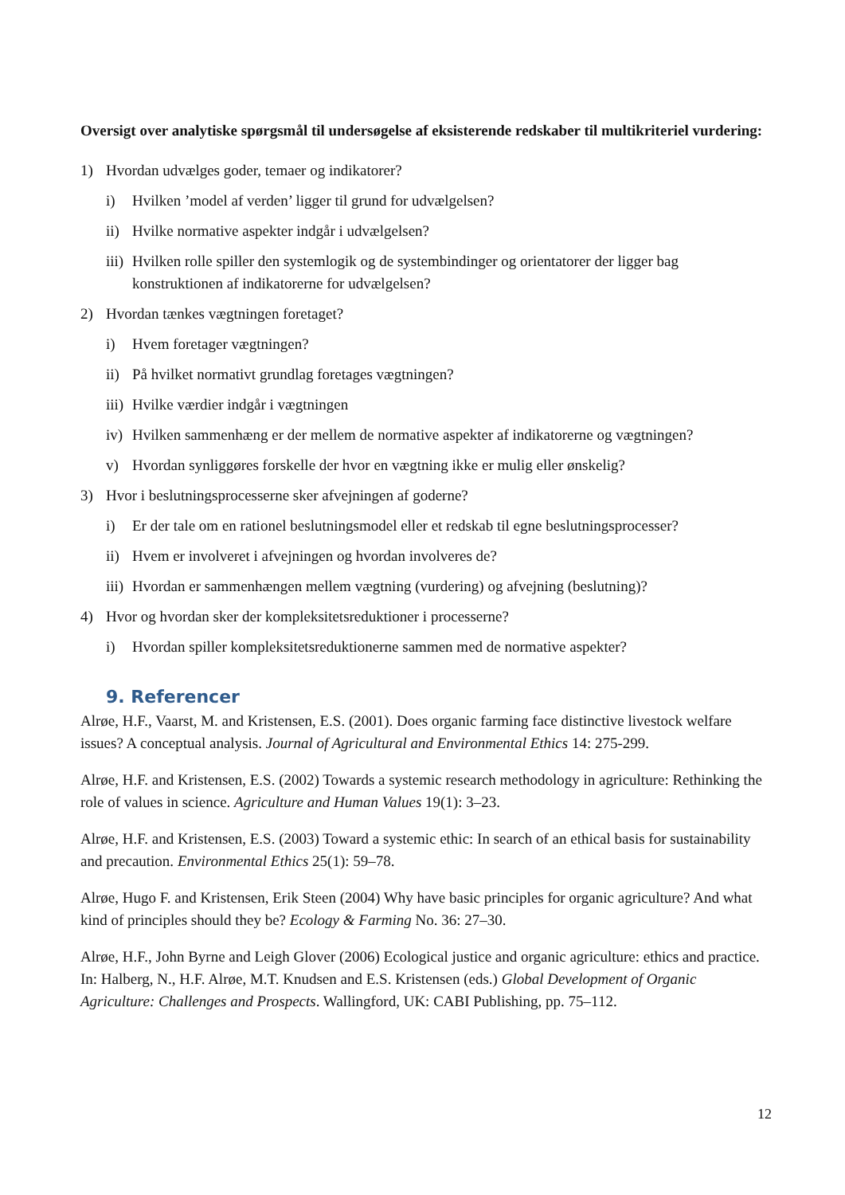Oversigt over analytiske spørgsmål til undersøgelse af eksisterende redskaber til multikriteriel vurdering:
1) Hvordan udvælges goder, temaer og indikatorer?
i) Hvilken ’model af verden’ ligger til grund for udvælgelsen?
ii) Hvilke normative aspekter indgår i udvælgelsen?
iii) Hvilken rolle spiller den systemlogik og de systembindinger og orientatorer der ligger bag konstruktionen af indikatorerne for udvælgelsen?
2) Hvordan tænkes vægtningen foretaget?
i) Hvem foretager vægtningen?
ii) På hvilket normativt grundlag foretages vægtningen?
iii) Hvilke værdier indgår i vægtningen
iv) Hvilken sammenhæng er der mellem de normative aspekter af indikatorerne og vægtningen?
v) Hvordan synliggøres forskelle der hvor en vægtning ikke er mulig eller ønskelig?
3) Hvor i beslutningsprocesserne sker afvejningen af goderne?
i) Er der tale om en rationel beslutningsmodel eller et redskab til egne beslutningsprocesser?
ii) Hvem er involveret i afvejningen og hvordan involveres de?
iii) Hvordan er sammenhængen mellem vægtning (vurdering) og afvejning (beslutning)?
4) Hvor og hvordan sker der kompleksitetsreduktioner i processerne?
i) Hvordan spiller kompleksitetsreduktionerne sammen med de normative aspekter?
9. Referencer
Alrøe, H.F., Vaarst, M. and Kristensen, E.S. (2001). Does organic farming face distinctive livestock welfare issues? A conceptual analysis. Journal of Agricultural and Environmental Ethics 14: 275-299.
Alrøe, H.F. and Kristensen, E.S. (2002) Towards a systemic research methodology in agriculture: Rethinking the role of values in science. Agriculture and Human Values 19(1): 3–23.
Alrøe, H.F. and Kristensen, E.S. (2003) Toward a systemic ethic: In search of an ethical basis for sustainability and precaution. Environmental Ethics 25(1): 59–78.
Alrøe, Hugo F. and Kristensen, Erik Steen (2004) Why have basic principles for organic agriculture? And what kind of principles should they be? Ecology & Farming No. 36: 27–30.
Alrøe, H.F., John Byrne and Leigh Glover (2006) Ecological justice and organic agriculture: ethics and practice. In: Halberg, N., H.F. Alrøe, M.T. Knudsen and E.S. Kristensen (eds.) Global Development of Organic Agriculture: Challenges and Prospects. Wallingford, UK: CABI Publishing, pp. 75–112.
12